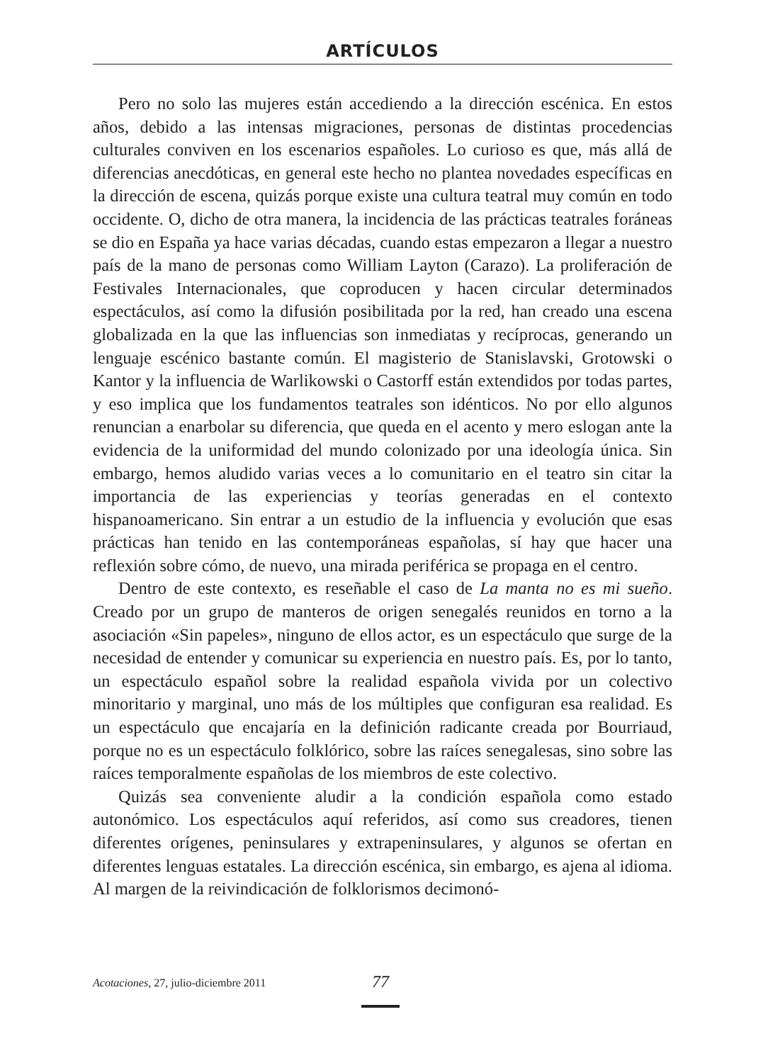ARTÍCULOS
Pero no solo las mujeres están accediendo a la dirección escénica. En estos años, debido a las intensas migraciones, personas de distintas procedencias culturales conviven en los escenarios españoles. Lo curioso es que, más allá de diferencias anecdóticas, en general este hecho no plantea novedades específicas en la dirección de escena, quizás porque existe una cultura teatral muy común en todo occidente. O, dicho de otra manera, la incidencia de las prácticas teatrales foráneas se dio en España ya hace varias décadas, cuando estas empezaron a llegar a nuestro país de la mano de personas como William Layton (Carazo). La proliferación de Festivales Internacionales, que coproducen y hacen circular determinados espectáculos, así como la difusión posibilitada por la red, han creado una escena globalizada en la que las influencias son inmediatas y recíprocas, generando un lenguaje escénico bastante común. El magisterio de Stanislavski, Grotowski o Kantor y la influencia de Warlikowski o Castorff están extendidos por todas partes, y eso implica que los fundamentos teatrales son idénticos. No por ello algunos renuncian a enarbolar su diferencia, que queda en el acento y mero eslogan ante la evidencia de la uniformidad del mundo colonizado por una ideología única. Sin embargo, hemos aludido varias veces a lo comunitario en el teatro sin citar la importancia de las experiencias y teorías generadas en el contexto hispanoamericano. Sin entrar a un estudio de la influencia y evolución que esas prácticas han tenido en las contemporáneas españolas, sí hay que hacer una reflexión sobre cómo, de nuevo, una mirada periférica se propaga en el centro.
Dentro de este contexto, es reseñable el caso de La manta no es mi sueño. Creado por un grupo de manteros de origen senegalés reunidos en torno a la asociación «Sin papeles», ninguno de ellos actor, es un espectáculo que surge de la necesidad de entender y comunicar su experiencia en nuestro país. Es, por lo tanto, un espectáculo español sobre la realidad española vivida por un colectivo minoritario y marginal, uno más de los múltiples que configuran esa realidad. Es un espectáculo que encajaría en la definición radicante creada por Bourriaud, porque no es un espectáculo folklórico, sobre las raíces senegalesas, sino sobre las raíces temporalmente españolas de los miembros de este colectivo.
Quizás sea conveniente aludir a la condición española como estado autonómico. Los espectáculos aquí referidos, así como sus creadores, tienen diferentes orígenes, peninsulares y extrapeninsulares, y algunos se ofertan en diferentes lenguas estatales. La dirección escénica, sin embargo, es ajena al idioma. Al margen de la reivindicación de folklorismos decimonó-
Acotaciones, 27, julio-diciembre 2011 77